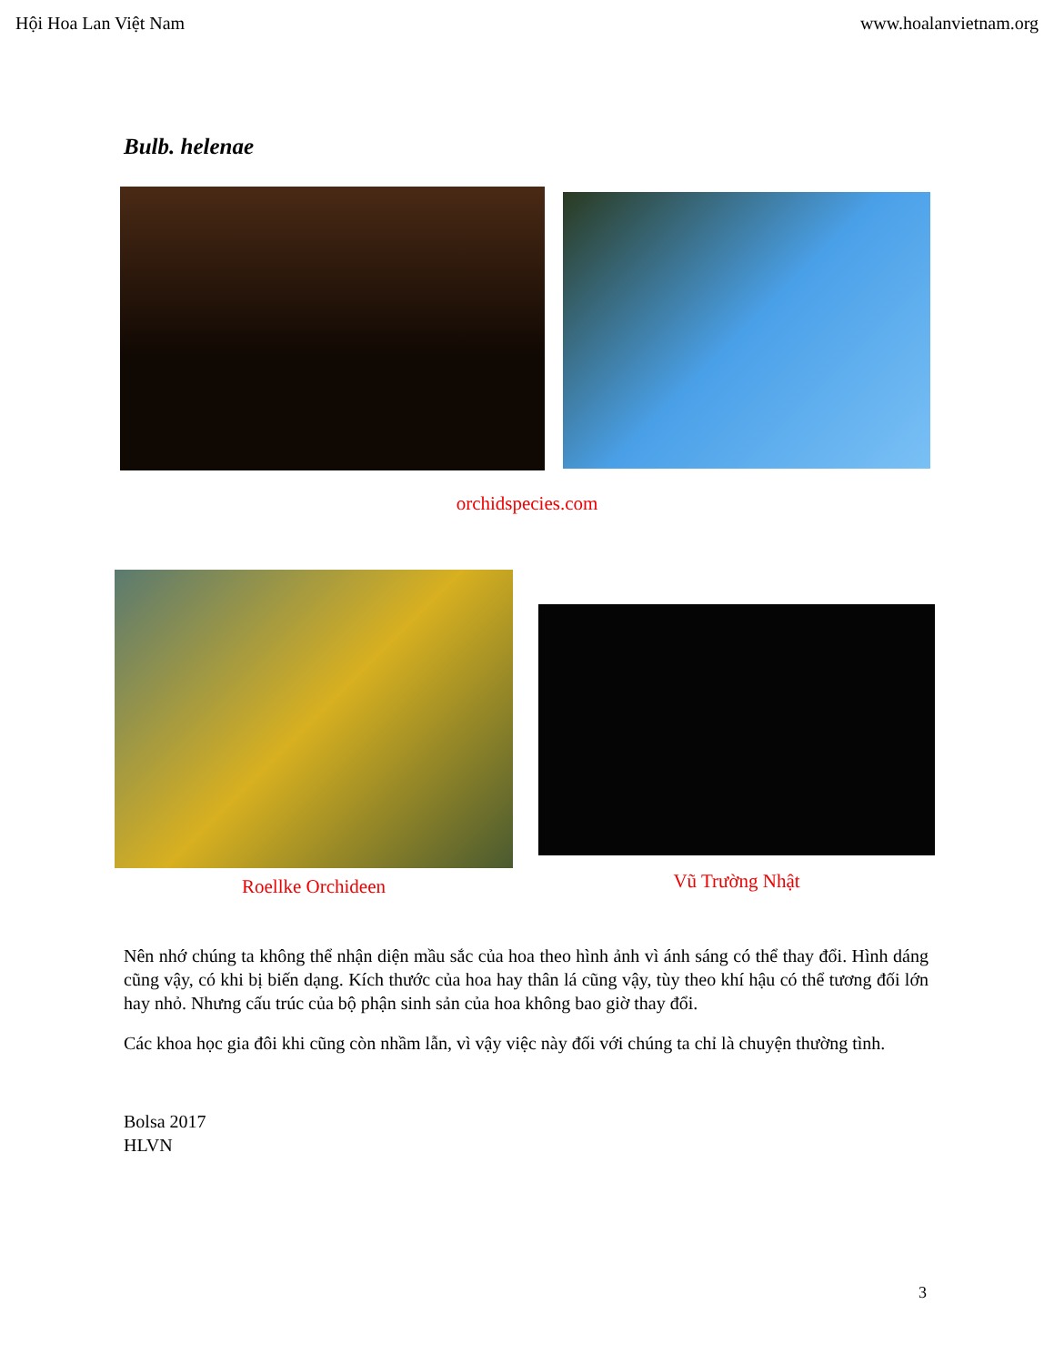Hội Hoa Lan Việt Nam www.hoalanvietnam.org
Bulb. helenae
orchidspecies.com
Roellke Orchideen
Vũ Trường Nhật
Nên nhớ chúng ta không thể nhận diện mầu sắc của hoa theo hình ảnh vì ánh sáng có thể thay đổi. Hình dáng cũng vậy, có khi bị biến dạng. Kích thước của hoa hay thân lá cũng vậy, tùy theo khí hậu có thể tương đối lớn hay nhỏ. Nhưng cấu trúc của bộ phận sinh sản của hoa không bao giờ thay đổi.
Các khoa học gia đôi khi cũng còn nhầm lẫn, vì vậy việc này đối với chúng ta chỉ là chuyện thường tình.
Bolsa 2017
HLVN
3